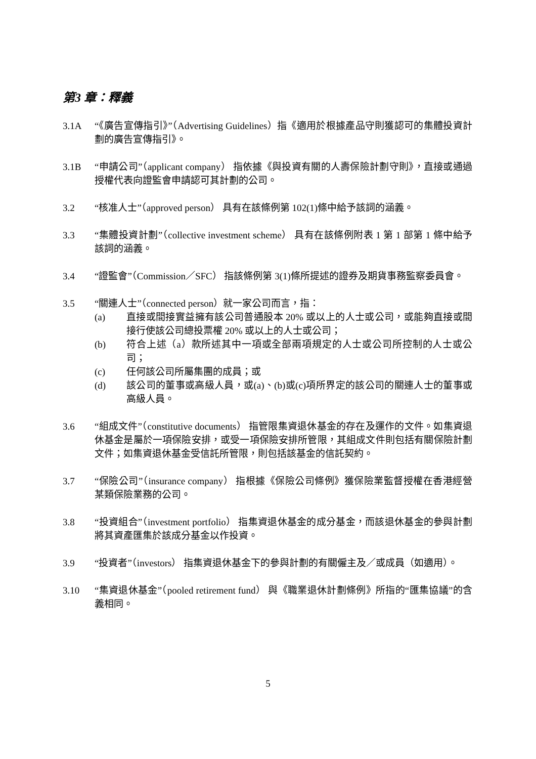第3 章：釋義
3.1A “《廣告宣傳指引》”（Advertising Guidelines）指《適用於根據產品守則獲認可的集體投資計劃的廣告宣傳指引》。
3.1B “申請公司”（applicant company） 指依據《與投資有關的人壽保險計劃守則》，直接或通過授權代表向證監會申請認可其計劃的公司。
3.2 “核准人士”（approved person） 具有在該條例第 102(1)條中給予該詞的涵義。
3.3 “集體投資計劃”（collective investment scheme） 具有在該條例附表 1 第 1 部第 1 條中給予該詞的涵義。
3.4 “證監會”（Commission／SFC） 指該條例第 3(1)條所提述的證券及期貨事務監察委員會。
3.5 “關連人士”（connected person）就一家公司而言，指：
(a) 直接或間接實益擁有該公司普通股本 20% 或以上的人士或公司，或能夠直接或間接行使該公司總投票權 20% 或以上的人士或公司；
(b) 符合上述（a）款所述其中一項或全部兩項規定的人士或公司所控制的人士或公司；
(c) 任何該公司所屬集團的成員；或
(d) 該公司的董事或高級人員，或(a)、(b)或(c)項所界定的該公司的關連人士的董事或高級人員。
3.6 “組成文件”（constitutive documents） 指管限集資退休基金的存在及運作的文件。如集資退休基金是屬於一項保險安排，或受一項保險安排所管限，其組成文件則包括有關保險計劃文件；如集資退休基金受信託所管限，則包括該基金的信託契約。
3.7 “保險公司”（insurance company） 指根據《保險公司條例》獲保險業監督授權在香港經營某類保險業務的公司。
3.8 “投資組合”（investment portfolio） 指集資退休基金的成分基金，而該退休基金的參與計劃將其資產匯集於該成分基金以作投資。
3.9 “投資者”（investors） 指集資退休基金下的參與計劃的有關僱主及／或成員（如適用）。
3.10 “集資退休基金”（pooled retirement fund） 與《職業退休計劃條例》所指的“匯集協議”的含義相同。
5